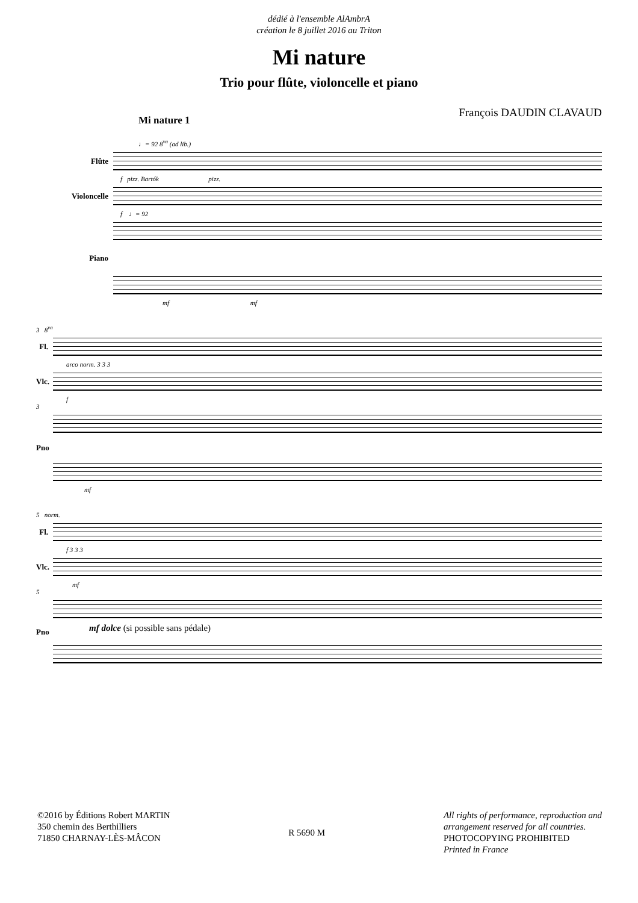dédié à l'ensemble AlAmbrA
création le 8 juillet 2016 au Triton
Mi nature
Trio pour flûte, violoncelle et piano
François DAUDIN CLAVAUD
Mi nature 1
♩= 92 8<sup>va</sup> (ad lib.)
Flûte
f pizz. Bartók pizz.
Violoncelle
f ♩= 92
Piano
mf mf
3 8<sup>va</sup>
Fl.
arco norm. 3 3 3
Vlc.
f
3
Pno
mf
5 norm.
Fl.
f 3 3 3
Vlc.
mf
5
Pno
mf dolce (si possible sans pédale)
©2016 by Éditions Robert MARTIN
350 chemin des Berthilliers
71850 CHARNAY-LÈS-MÂCON
R 5690 M All rights of performance, reproduction and
arrangement reserved for all countries.
PHOTOCOPYING PROHIBITED
Printed in France